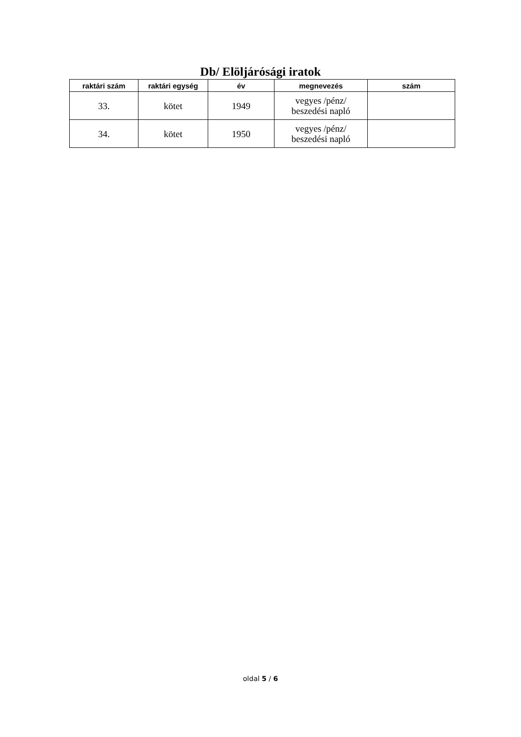Db/ Elöljárósági iratok
| raktári szám | raktári egység | év | megnevezés | szám |
| --- | --- | --- | --- | --- |
| 33. | kötet | 1949 | vegyes /pénz/ beszedési napló | |
| 34. | kötet | 1950 | vegyes /pénz/ beszedési napló | |
oldal 5 / 6